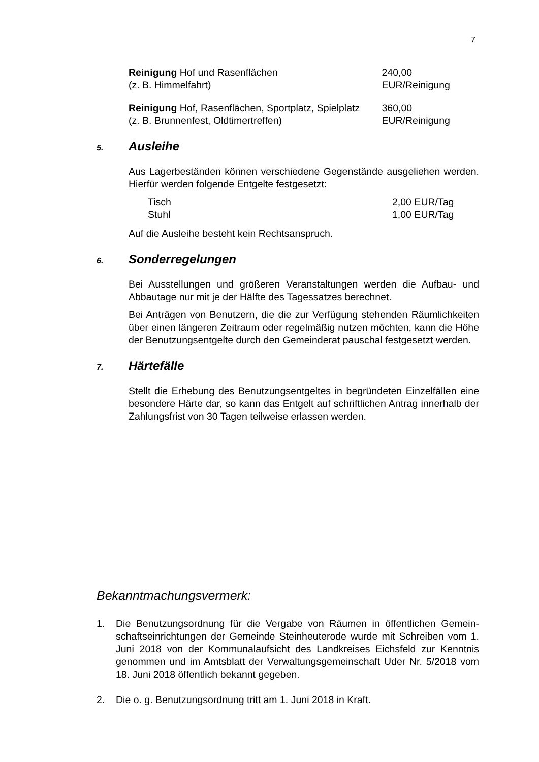7
Reinigung Hof und Rasenflächen
(z. B. Himmelfahrt)
240,00 EUR/Reinigung
Reinigung Hof, Rasenflächen, Sportplatz, Spielplatz
(z. B. Brunnenfest, Oldtimertreffen)
360,00 EUR/Reinigung
5. Ausleihe
Aus Lagerbeständen können verschiedene Gegenstände ausgeliehen werden. Hierfür werden folgende Entgelte festgesetzt:
Tisch 2,00 EUR/Tag
Stuhl 1,00 EUR/Tag
Auf die Ausleihe besteht kein Rechtsanspruch.
6. Sonderregelungen
Bei Ausstellungen und größeren Veranstaltungen werden die Aufbau- und Abbautage nur mit je der Hälfte des Tagessatzes berechnet.
Bei Anträgen von Benutzern, die die zur Verfügung stehenden Räumlichkeiten über einen längeren Zeitraum oder regelmäßig nutzen möchten, kann die Höhe der Benutzungsentgelte durch den Gemeinderat pauschal festgesetzt werden.
7. Härtefälle
Stellt die Erhebung des Benutzungsentgeltes in begründeten Einzelfällen eine besondere Härte dar, so kann das Entgelt auf schriftlichen Antrag innerhalb der Zahlungsfrist von 30 Tagen teilweise erlassen werden.
Bekanntmachungsvermerk:
1. Die Benutzungsordnung für die Vergabe von Räumen in öffentlichen Gemein-schaftseinrichtungen der Gemeinde Steinheuterode wurde mit Schreiben vom 1. Juni 2018 von der Kommunalaufsicht des Landkreises Eichsfeld zur Kenntnis genommen und im Amtsblatt der Verwaltungsgemeinschaft Uder Nr. 5/2018 vom 18. Juni 2018 öffentlich bekannt gegeben.
2. Die o. g. Benutzungsordnung tritt am 1. Juni 2018 in Kraft.